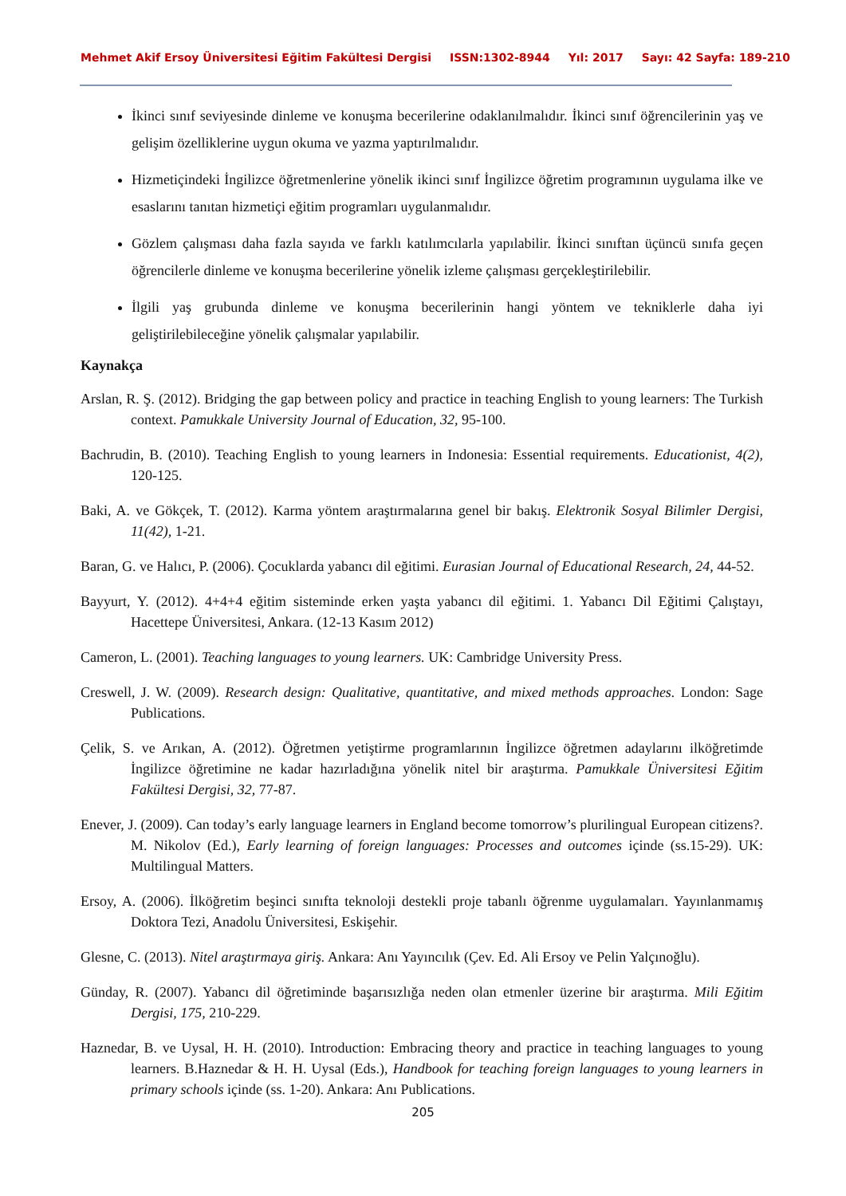Mehmet Akif Ersoy Üniversitesi Eğitim Fakültesi Dergisi ISSN:1302-8944 Yıl: 2017 Sayı: 42 Sayfa: 189-210
İkinci sınıf seviyesinde dinleme ve konuşma becerilerine odaklanılmalıdır. İkinci sınıf öğrencilerinin yaş ve gelişim özelliklerine uygun okuma ve yazma yaptırılmalıdır.
Hizmetiçindeki İngilizce öğretmenlerine yönelik ikinci sınıf İngilizce öğretim programının uygulama ilke ve esaslarını tanıtan hizmetiçi eğitim programları uygulanmalıdır.
Gözlem çalışması daha fazla sayıda ve farklı katılımcılarla yapılabilir. İkinci sınıftan üçüncü sınıfa geçen öğrencilerle dinleme ve konuşma becerilerine yönelik izleme çalışması gerçekleştirilebilir.
İlgili yaş grubunda dinleme ve konuşma becerilerinin hangi yöntem ve tekniklerle daha iyi geliştirilebileceğine yönelik çalışmalar yapılabilir.
Kaynakça
Arslan, R. Ş. (2012). Bridging the gap between policy and practice in teaching English to young learners: The Turkish context. Pamukkale University Journal of Education, 32, 95-100.
Bachrudin, B. (2010). Teaching English to young learners in Indonesia: Essential requirements. Educationist, 4(2), 120-125.
Baki, A. ve Gökçek, T. (2012). Karma yöntem araştırmalarına genel bir bakış. Elektronik Sosyal Bilimler Dergisi, 11(42), 1-21.
Baran, G. ve Halıcı, P. (2006). Çocuklarda yabancı dil eğitimi. Eurasian Journal of Educational Research, 24, 44-52.
Bayyurt, Y. (2012). 4+4+4 eğitim sisteminde erken yaşta yabancı dil eğitimi. 1. Yabancı Dil Eğitimi Çalıştayı, Hacettepe Üniversitesi, Ankara. (12-13 Kasım 2012)
Cameron, L. (2001). Teaching languages to young learners. UK: Cambridge University Press.
Creswell, J. W. (2009). Research design: Qualitative, quantitative, and mixed methods approaches. London: Sage Publications.
Çelik, S. ve Arıkan, A. (2012). Öğretmen yetiştirme programlarının İngilizce öğretmen adaylarını ilköğretimde İngilizce öğretimine ne kadar hazırladığına yönelik nitel bir araştırma. Pamukkale Üniversitesi Eğitim Fakültesi Dergisi, 32, 77-87.
Enever, J. (2009). Can today’s early language learners in England become tomorrow’s plurilingual European citizens?. M. Nikolov (Ed.), Early learning of foreign languages: Processes and outcomes içinde (ss.15-29). UK: Multilingual Matters.
Ersoy, A. (2006). İlköğretim beşinci sınıfta teknoloji destekli proje tabanlı öğrenme uygulamaları. Yayınlanmamış Doktora Tezi, Anadolu Üniversitesi, Eskişehir.
Glesne, C. (2013). Nitel araştırmaya giriş. Ankara: Anı Yayıncılık (Çev. Ed. Ali Ersoy ve Pelin Yalçınoğlu).
Günday, R. (2007). Yabancı dil öğretiminde başarısızlığa neden olan etmenler üzerine bir araştırma. Mili Eğitim Dergisi, 175, 210-229.
Haznedar, B. ve Uysal, H. H. (2010). Introduction: Embracing theory and practice in teaching languages to young learners. B.Haznedar & H. H. Uysal (Eds.), Handbook for teaching foreign languages to young learners in primary schools içinde (ss. 1-20). Ankara: Anı Publications.
205